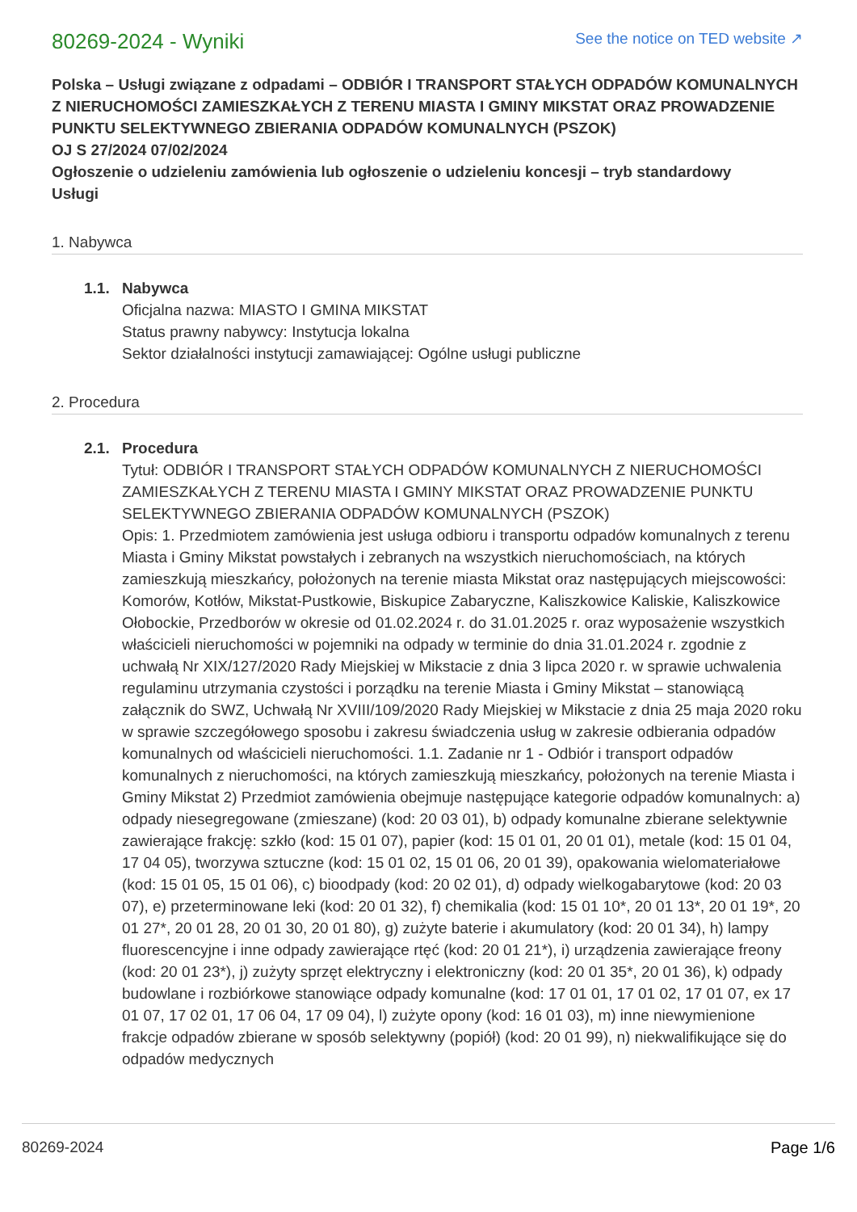80269-2024 - Wyniki
See the notice on TED website ↗
Polska – Usługi związane z odpadami – ODBIÓR I TRANSPORT STAŁYCH ODPADÓW KOMUNALNYCH Z NIERUCHOMOŚCI ZAMIESZKAŁYCH Z TERENU MIASTA I GMINY MIKSTAT ORAZ PROWADZENIE PUNKTU SELEKTYWNEGO ZBIERANIA ODPADÓW KOMUNALNYCH (PSZOK)
OJ S 27/2024 07/02/2024
Ogłoszenie o udzieleniu zamówienia lub ogłoszenie o udzieleniu koncesji – tryb standardowy
Usługi
1. Nabywca
1.1. Nabywca
Oficjalna nazwa: MIASTO I GMINA MIKSTAT
Status prawny nabywcy: Instytucja lokalna
Sektor działalności instytucji zamawiającej: Ogólne usługi publiczne
2. Procedura
2.1. Procedura
Tytuł: ODBIÓR I TRANSPORT STAŁYCH ODPADÓW KOMUNALNYCH Z NIERUCHOMOŚCI ZAMIESZKAŁYCH Z TERENU MIASTA I GMINY MIKSTAT ORAZ PROWADZENIE PUNKTU SELEKTYWNEGO ZBIERANIA ODPADÓW KOMUNALNYCH (PSZOK)
Opis: 1. Przedmiotem zamówienia jest usługa odbioru i transportu odpadów komunalnych z terenu Miasta i Gminy Mikstat powstałych i zebranych na wszystkich nieruchomościach, na których zamieszkują mieszkańcy, położonych na terenie miasta Mikstat oraz następujących miejscowości: Komorów, Kotłów, Mikstat-Pustkowie, Biskupice Zabaryczne, Kaliszkowice Kaliskie, Kaliszkowice Ołobockie, Przedborów w okresie od 01.02.2024 r. do 31.01.2025 r. oraz wyposażenie wszystkich właścicieli nieruchomości w pojemniki na odpady w terminie do dnia 31.01.2024 r. zgodnie z uchwałą Nr XIX/127/2020 Rady Miejskiej w Mikstacie z dnia 3 lipca 2020 r. w sprawie uchwalenia regulaminu utrzymania czystości i porządku na terenie Miasta i Gminy Mikstat – stanowiącą załącznik do SWZ, Uchwałą Nr XVIII/109/2020 Rady Miejskiej w Mikstacie z dnia 25 maja 2020 roku w sprawie szczegółowego sposobu i zakresu świadczenia usług w zakresie odbierania odpadów komunalnych od właścicieli nieruchomości. 1.1. Zadanie nr 1 - Odbiór i transport odpadów komunalnych z nieruchomości, na których zamieszkują mieszkańcy, położonych na terenie Miasta i Gminy Mikstat 2) Przedmiot zamówienia obejmuje następujące kategorie odpadów komunalnych: a) odpady niesegregowane (zmieszane) (kod: 20 03 01), b) odpady komunalne zbierane selektywnie zawierające frakcję: szkło (kod: 15 01 07), papier (kod: 15 01 01, 20 01 01), metale (kod: 15 01 04, 17 04 05), tworzywa sztuczne (kod: 15 01 02, 15 01 06, 20 01 39), opakowania wielomateriałowe (kod: 15 01 05, 15 01 06), c) bioodpady (kod: 20 02 01), d) odpady wielkogabarytowe (kod: 20 03 07), e) przeterminowane leki (kod: 20 01 32), f) chemikalia (kod: 15 01 10*, 20 01 13*, 20 01 19*, 20 01 27*, 20 01 28, 20 01 30, 20 01 80), g) zużyte baterie i akumulatory (kod: 20 01 34), h) lampy fluorescencyjne i inne odpady zawierające rtęć (kod: 20 01 21*), i) urządzenia zawierające freony (kod: 20 01 23*), j) zużyty sprzęt elektryczny i elektroniczny (kod: 20 01 35*, 20 01 36), k) odpady budowlane i rozbiórkowe stanowiące odpady komunalne (kod: 17 01 01, 17 01 02, 17 01 07, ex 17 01 07, 17 02 01, 17 06 04, 17 09 04), l) zużyte opony (kod: 16 01 03), m) inne niewymienione frakcje odpadów zbierane w sposób selektywny (popiół) (kod: 20 01 99), n) niekwalifikujące się do odpadów medycznych
80269-2024 Page 1/6